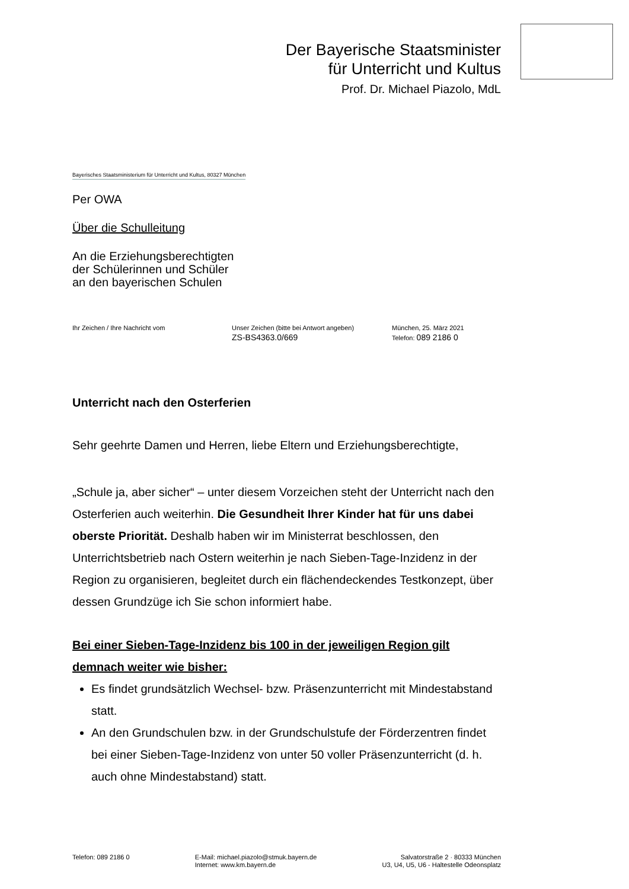Der Bayerische Staatsminister
für Unterricht und Kultus
Prof. Dr. Michael Piazolo, MdL
Bayerisches Staatsministerium für Unterricht und Kultus, 80327 München
Per OWA
Über die Schulleitung
An die Erziehungsberechtigten
der Schülerinnen und Schüler
an den bayerischen Schulen
Ihr Zeichen / Ihre Nachricht vom Unser Zeichen (bitte bei Antwort angeben)
ZS-BS4363.0/669
München, 25. März 2021
Telefon: 089 2186 0
Unterricht nach den Osterferien
Sehr geehrte Damen und Herren, liebe Eltern und Erziehungsberechtigte,
„Schule ja, aber sicher“ – unter diesem Vorzeichen steht der Unterricht nach den Osterferien auch weiterhin. Die Gesundheit Ihrer Kinder hat für uns dabei oberste Priorität. Deshalb haben wir im Ministerrat beschlossen, den Unterrichtsbetrieb nach Ostern weiterhin je nach Sieben-Tage-Inzidenz in der Region zu organisieren, begleitet durch ein flächendeckendes Testkonzept, über dessen Grundzüge ich Sie schon informiert habe.
Bei einer Sieben-Tage-Inzidenz bis 100 in der jeweiligen Region gilt demnach weiter wie bisher:
Es findet grundsätzlich Wechsel- bzw. Präsenzunterricht mit Mindestabstand statt.
An den Grundschulen bzw. in der Grundschulstufe der Förderzentren findet bei einer Sieben-Tage-Inzidenz von unter 50 voller Präsenzunterricht (d. h. auch ohne Mindestabstand) statt.
Telefon: 089 2186 0 E-Mail: michael.piazolo@stmuk.bayern.de
Internet: www.km.bayern.de
Salvatorstraße 2 · 80333 München
U3, U4, U5, U6 - Haltestelle Odeonsplatz